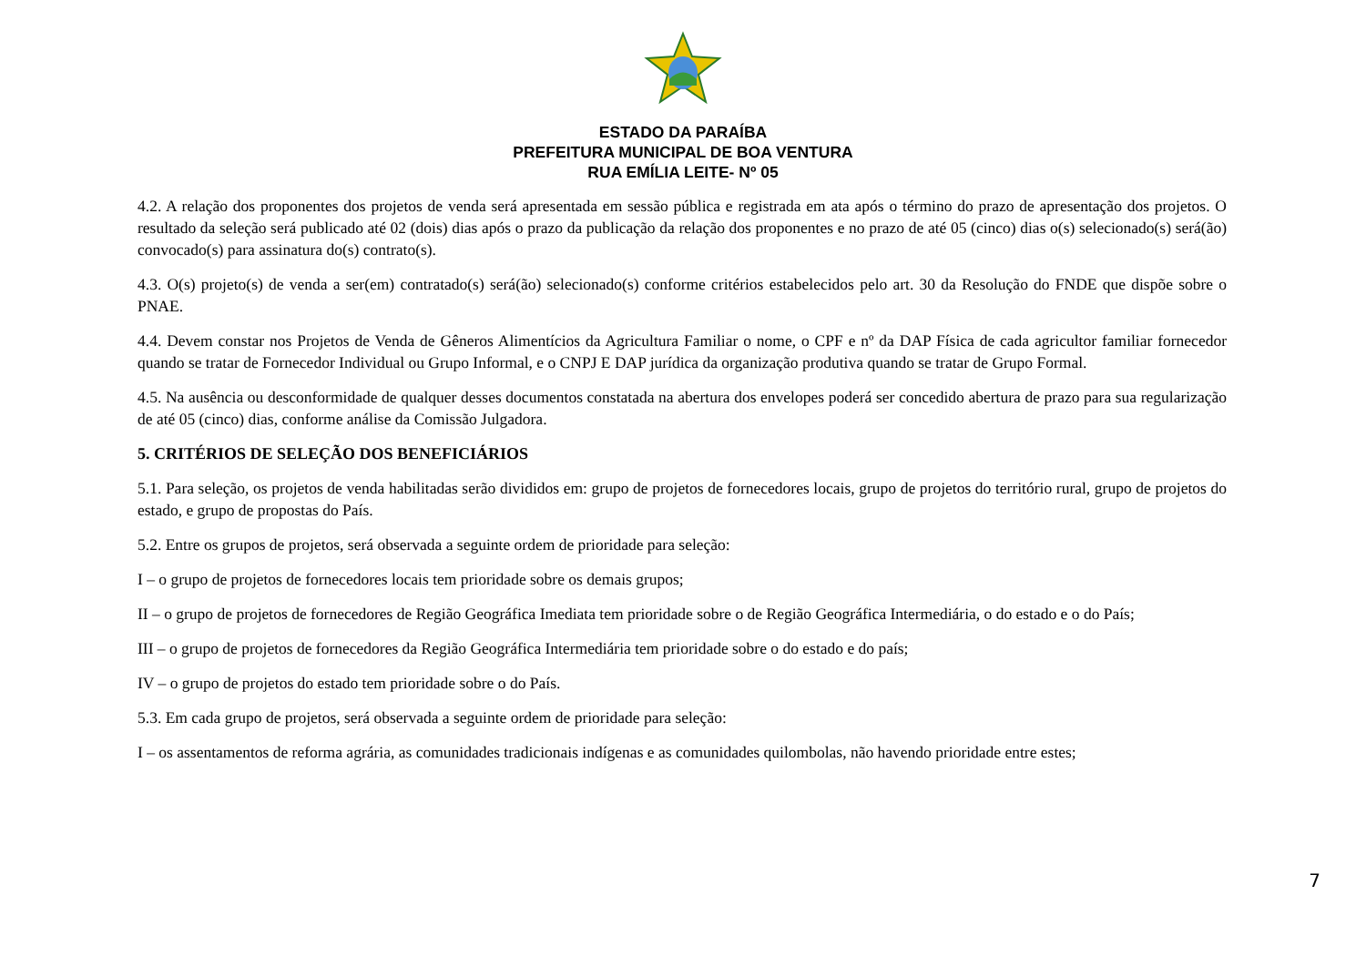ESTADO DA PARAÍBA
PREFEITURA MUNICIPAL DE BOA VENTURA
RUA EMÍLIA LEITE- Nº 05
4.2. A relação dos proponentes dos projetos de venda será apresentada em sessão pública e registrada em ata após o término do prazo de apresentação dos projetos. O resultado da seleção será publicado até 02 (dois) dias após o prazo da publicação da relação dos proponentes e no prazo de até 05 (cinco) dias o(s) selecionado(s) será(ão) convocado(s) para assinatura do(s) contrato(s).
4.3. O(s) projeto(s) de venda a ser(em) contratado(s) será(ão) selecionado(s) conforme critérios estabelecidos pelo art. 30 da Resolução do FNDE que dispõe sobre o PNAE.
4.4. Devem constar nos Projetos de Venda de Gêneros Alimentícios da Agricultura Familiar o nome, o CPF e nº da DAP Física de cada agricultor familiar fornecedor quando se tratar de Fornecedor Individual ou Grupo Informal, e o CNPJ E DAP jurídica da organização produtiva quando se tratar de Grupo Formal.
4.5. Na ausência ou desconformidade de qualquer desses documentos constatada na abertura dos envelopes poderá ser concedido abertura de prazo para sua regularização de até 05 (cinco) dias, conforme análise da Comissão Julgadora.
5. CRITÉRIOS DE SELEÇÃO DOS BENEFICIÁRIOS
5.1. Para seleção, os projetos de venda habilitadas serão divididos em: grupo de projetos de fornecedores locais, grupo de projetos do território rural, grupo de projetos do estado, e grupo de propostas do País.
5.2. Entre os grupos de projetos, será observada a seguinte ordem de prioridade para seleção:
I – o grupo de projetos de fornecedores locais tem prioridade sobre os demais grupos;
II – o grupo de projetos de fornecedores de Região Geográfica Imediata tem prioridade sobre o de Região Geográfica Intermediária, o do estado e o do País;
III – o grupo de projetos de fornecedores da Região Geográfica Intermediária tem prioridade sobre o do estado e do país;
IV – o grupo de projetos do estado tem prioridade sobre o do País.
5.3. Em cada grupo de projetos, será observada a seguinte ordem de prioridade para seleção:
I – os assentamentos de reforma agrária, as comunidades tradicionais indígenas e as comunidades quilombolas, não havendo prioridade entre estes;
7